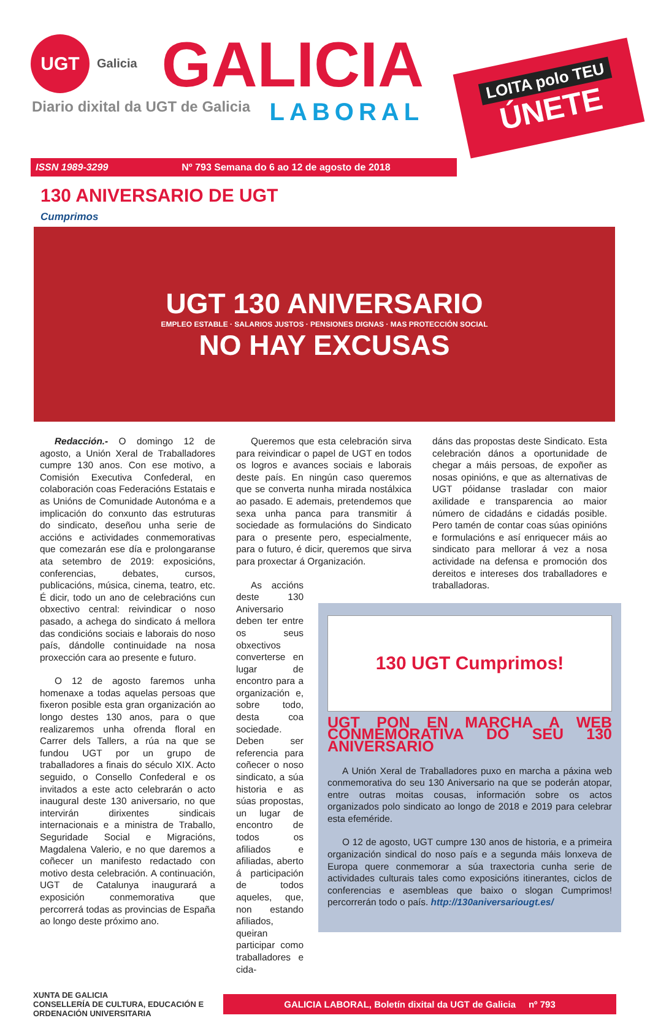UGT
Galicia
GALICIA
LABORAL
Diario dixital da UGT de Galicia
LOITA polo TEU
ÚNETE
ISSN 1989-3299 Nº 793 Semana do 6 ao 12 de agosto de 2018
130 ANIVERSARIO DE UGT
Cumprimos
UGT 130 ANIVERSARIO
EMPLEO ESTABLE · SALARIOS JUSTOS · PENSIONES DIGNAS · MAS PROTECCIÓN SOCIAL
NO HAY EXCUSAS
Redacción.- O domingo 12 de agosto, a Unión Xeral de Traballadores cumpre 130 anos. Con ese motivo, a Comisión Executiva Confederal, en colaboración coas Federacións Estatais e as Unións de Comunidade Autonóma e a implicación do conxunto das estruturas do sindicato, deseñou unha serie de accións e actividades conmemorativas que comezarán ese día e prolongaranse ata setembro de 2019: exposicións, conferencias, debates, cursos, publicacións, música, cinema, teatro, etc. É dicir, todo un ano de celebracións cun obxectivo central: reivindicar o noso pasado, a achega do sindicato á mellora das condicións sociais e laborais do noso país, dándolle continuidade na nosa proxección cara ao presente e futuro.
O 12 de agosto faremos unha homenaxe a todas aquelas persoas que fixeron posible esta gran organización ao longo destes 130 anos, para o que realizaremos unha ofrenda floral en Carrer dels Tallers, a rúa na que se fundou UGT por un grupo de traballadores a finais do século XIX. Acto seguido, o Consello Confederal e os invitados a este acto celebrarán o acto inaugural deste 130 aniversario, no que intervirán dirixentes sindicais internacionais e a ministra de Traballo, Seguridade Social e Migracións, Magdalena Valerio, e no que daremos a coñecer un manifesto redactado con motivo desta celebración. A continuación, UGT de Catalunya inaugurará a exposición conmemorativa que percorrerá todas as provincias de España ao longo deste próximo ano.
Queremos que esta celebración sirva para reivindicar o papel de UGT en todos os logros e avances sociais e laborais deste país. En ningún caso queremos que se converta nunha mirada nostálxica ao pasado. E ademais, pretendemos que sexa unha panca para transmitir á sociedade as formulacións do Sindicato para o presente pero, especialmente, para o futuro, é dicir, queremos que sirva para proxectar á Organización.
As accións deste 130 Aniversario deben ter entre os seus obxectivos converterse en lugar de encontro para a organización e, sobre todo, desta coa sociedade. Deben ser referencia para coñecer o noso sindicato, a súa historia e as súas propostas, un lugar de encontro de todos os afiliados e afiliadas, aberto á participación de todos aqueles, que, non estando afiliados, queiran participar como traballadores e cida-
dáns das propostas deste Sindicato. Esta celebración dános a oportunidade de chegar a máis persoas, de expoñer as nosas opinións, e que as alternativas de UGT póidanse trasladar con maior axilidade e transparencia ao maior número de cidadáns e cidadás posible. Pero tamén de contar coas súas opinións e formulacións e así enriquecer máis ao sindicato para mellorar á vez a nosa actividade na defensa e promoción dos dereitos e intereses dos traballadores e traballadoras.
130 UGT Cumprimos!
UGT PON EN MARCHA A WEB CONMEMORATIVA DO SEU 130 ANIVERSARIO
A Unión Xeral de Traballadores puxo en marcha a páxina web conmemorativa do seu 130 Aniversario na que se poderán atopar, entre outras moitas cousas, información sobre os actos organizados polo sindicato ao longo de 2018 e 2019 para celebrar esta efeméride.
O 12 de agosto, UGT cumpre 130 anos de historia, e a primeira organización sindical do noso país e a segunda máis lonxeva de Europa quere conmemorar a súa traxectoria cunha serie de actividades culturais tales como exposicións itinerantes, ciclos de conferencias e asembleas que baixo o slogan Cumprimos! percorrerán todo o país. http://130aniversariougt.es/
XUNTA DE GALICIA
CONSELLERÍA DE CULTURA, EDUCACIÓN E ORDENACIÓN UNIVERSITARIA
GALICIA LABORAL, Boletín dixital da UGT de Galicia nº 793